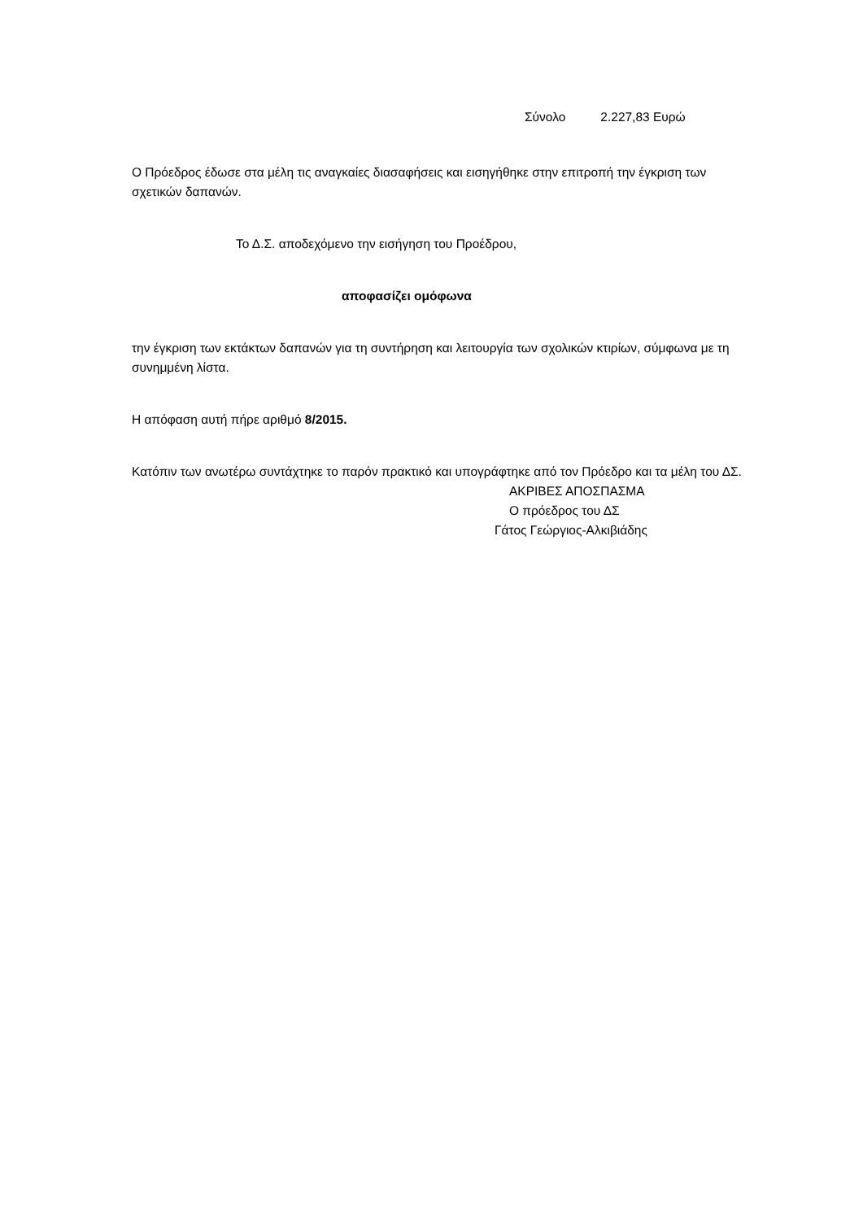Σύνολο 2.227,83 Ευρώ
Ο Πρόεδρος έδωσε στα μέλη τις αναγκαίες διασαφήσεις και εισηγήθηκε στην επιτροπή την έγκριση των σχετικών δαπανών.
Το Δ.Σ. αποδεχόμενο την εισήγηση του Προέδρου,
αποφασίζει ομόφωνα
την έγκριση των εκτάκτων δαπανών για τη συντήρηση και λειτουργία των σχολικών κτιρίων, σύμφωνα με τη συνημμένη λίστα.
Η απόφαση αυτή πήρε αριθμό 8/2015.
Κατόπιν των ανωτέρω συντάχτηκε το παρόν πρακτικό και υπογράφτηκε από τον Πρόεδρο και τα μέλη του ΔΣ.
ΑΚΡΙΒΕΣ ΑΠΟΣΠΑΣΜΑ
Ο πρόεδρος του ΔΣ
Γάτος Γεώργιος-Αλκιβιάδης